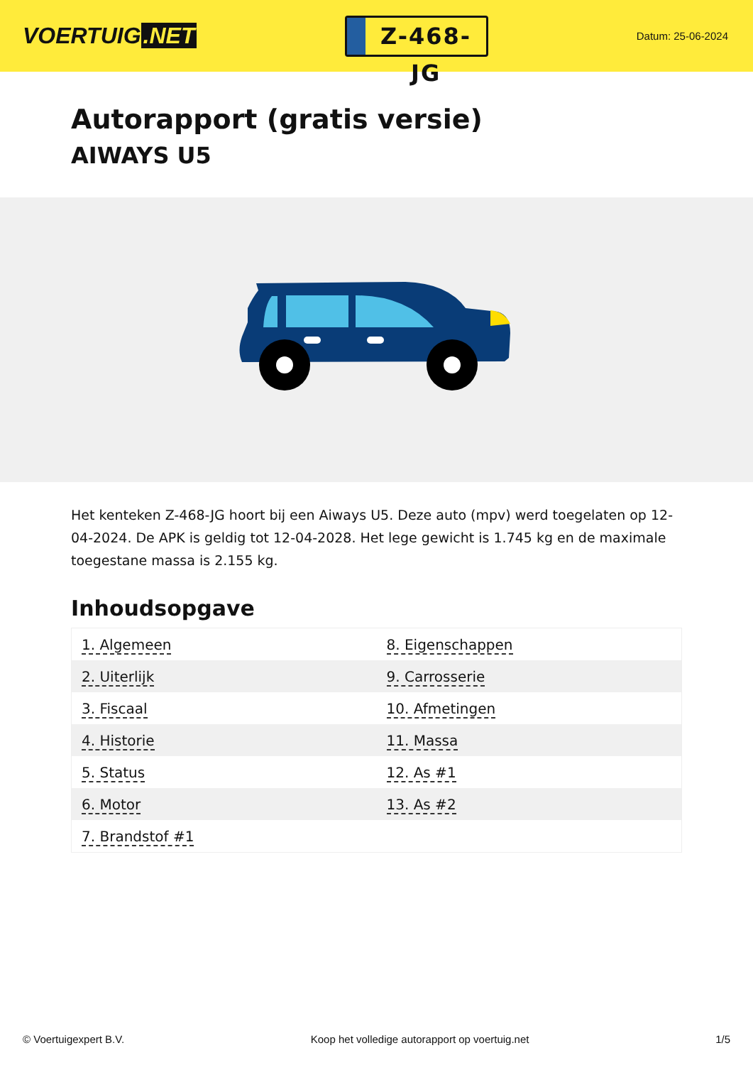VOERTUIG.NET
Z-468-JG
Datum: 25-06-2024
Autorapport (gratis versie)
AIWAYS U5
Het kenteken Z-468-JG hoort bij een Aiways U5. Deze auto (mpv) werd toegelaten op 12-04-2024. De APK is geldig tot 12-04-2028. Het lege gewicht is 1.745 kg en de maximale toegestane massa is 2.155 kg.
Inhoudsopgave
| 1. Algemeen | 8. Eigenschappen |
| 2. Uiterlijk | 9. Carrosserie |
| 3. Fiscaal | 10. Afmetingen |
| 4. Historie | 11. Massa |
| 5. Status | 12. As #1 |
| 6. Motor | 13. As #2 |
| 7. Brandstof #1 | |
© Voertuigexpert B.V. Koop het volledige autorapport op voertuig.net 1/5